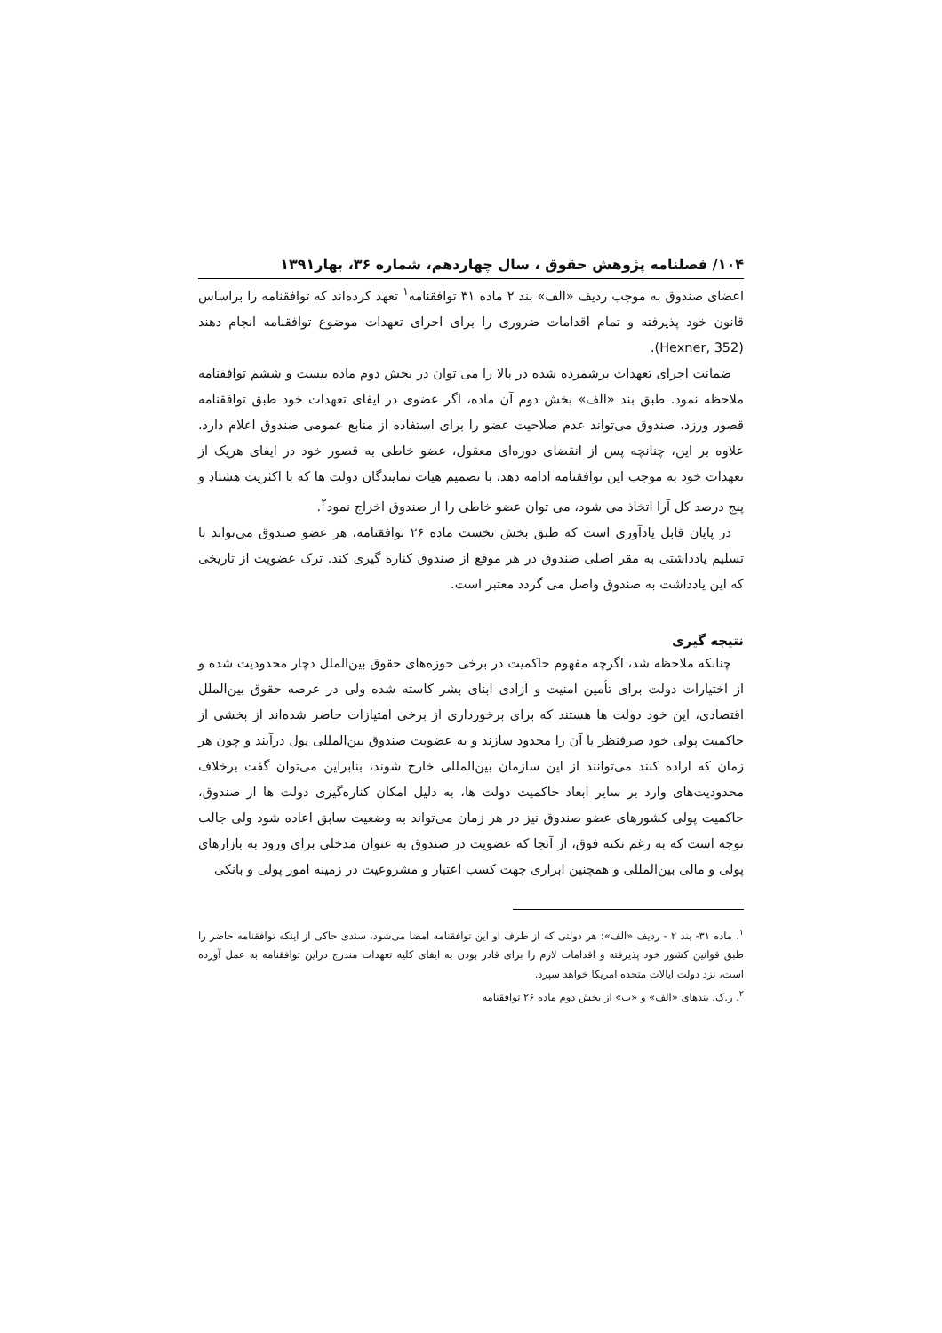۱۰۴/ فصلنامه پژوهش حقوق ، سال چهاردهم، شماره ۳۶، بهار۱۳۹۱
اعضای صندوق به موجب ردیف «الف» بند ۲ ماده ۳۱ توافقنامه<sup>۱</sup> تعهد کرده‌اند که توافقنامه را براساس قانون خود پذیرفته و تمام اقدامات ضروری را برای اجرای تعهدات موضوع توافقنامه انجام دهند (Hexner, 352).
ضمانت اجرای تعهدات برشمرده شده در بالا را می توان در بخش دوم ماده بیست و ششم توافقنامه ملاحظه نمود. طبق بند «الف» بخش دوم آن ماده، اگر عضوی در ایفای تعهدات خود طبق توافقنامه قصور ورزد، صندوق می‌تواند عدم صلاحیت عضو را برای استفاده از منابع عمومی صندوق اعلام دارد. علاوه بر این، چنانچه پس از انقضای دوره‌ای معقول، عضو خاطی به قصور خود در ایفای هریک از تعهدات خود به موجب این توافقنامه ادامه دهد، با تصمیم هیات نمایندگان دولت ها که با اکثریت هشتاد و پنج درصد کل آرا اتخاذ می شود، می توان عضو خاطی را از صندوق اخراج نمود<sup>۲</sup>.
در پایان قابل یادآوری است که طبق بخش نخست ماده ۲۶ توافقنامه، هر عضو صندوق می‌تواند با تسلیم یادداشتی به مقر اصلی صندوق در هر موقع از صندوق کناره گیری کند. ترک عضویت از تاریخی که این یادداشت به صندوق واصل می گردد معتبر است.
نتیجه گیری
چنانکه ملاحظه شد، اگرچه مفهوم حاکمیت در برخی حوزه‌های حقوق بین‌الملل دچار محدودیت شده و از اختیارات دولت برای تأمین امنیت و آزادی ابنای بشر کاسته شده ولی در عرصه حقوق بین‌الملل اقتصادی، این خود دولت ها هستند که برای برخورداری از برخی امتیازات حاضر شده‌اند از بخشی از حاکمیت پولی خود صرفنظر یا آن را محدود سازند و به عضویت صندوق بین‌المللی پول درآیند و چون هر زمان که اراده کنند می‌توانند از این سازمان بین‌المللی خارج شوند، بنابراین می‌توان گفت برخلاف محدودیت‌های وارد بر سایر ابعاد حاکمیت دولت ها، به دلیل امکان کناره‌گیری دولت ها از صندوق، حاکمیت پولی کشورهای عضو صندوق نیز در هر زمان می‌تواند به وضعیت سابق اعاده شود ولی جالب توجه است که به رغم نکته فوق، از آنجا که عضویت در صندوق به عنوان مدخلی برای ورود به بازارهای پولی و مالی بین‌المللی و همچنین ابزاری جهت کسب اعتبار و مشروعیت در زمینه امور پولی و بانکی
<sup>۱</sup>. ماده ۳۱- بند ۲ - ردیف «الف»: هر دولتی که از طرف او این توافقنامه امضا می‌شود، سندی حاکی از اینکه توافقنامه حاضر را طبق قوانین کشور خود پذیرفته و اقدامات لازم را برای قادر بودن به ایفای کلیه تعهدات مندرج دراین توافقنامه به عمل آورده است، نزد دولت ایالات متحده امریکا خواهد سپرد.
<sup>۲</sup>. ر.ک. بندهای «الف» و «ب» از بخش دوم ماده ۲۶ توافقنامه